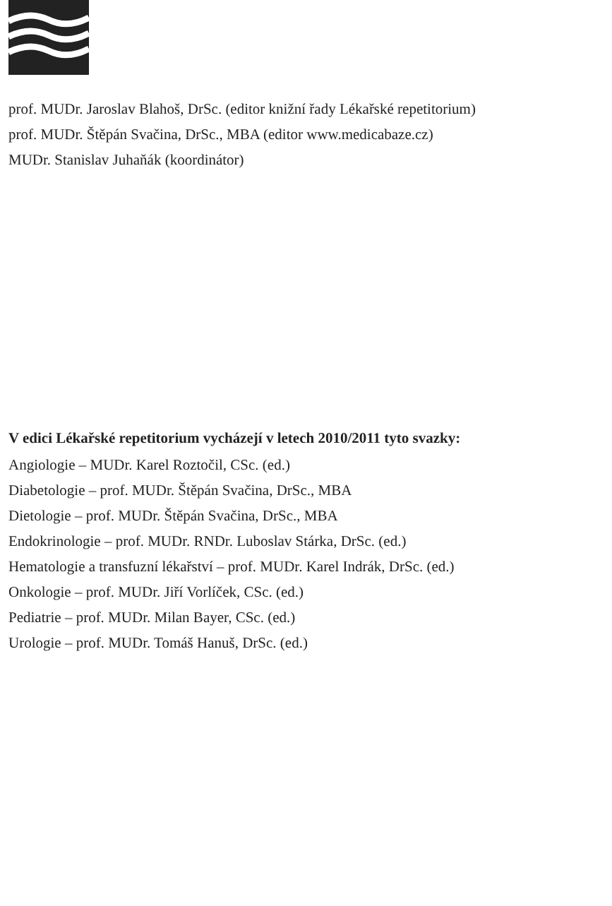prof. MUDr. Jaroslav Blahoš, DrSc. (editor knižní řady Lékařské repetitorium)
prof. MUDr. Štěpán Svačina, DrSc., MBA (editor www.medicabaze.cz)
MUDr. Stanislav Juhaňák (koordinátor)
V edici Lékařské repetitorium vycházejí v letech 2010/2011 tyto svazky:
Angiologie – MUDr. Karel Roztočil, CSc. (ed.)
Diabetologie – prof. MUDr. Štěpán Svačina, DrSc., MBA
Dietologie – prof. MUDr. Štěpán Svačina, DrSc., MBA
Endokrinologie – prof. MUDr. RNDr. Luboslav Stárka, DrSc. (ed.)
Hematologie a transfuzní lékařství – prof. MUDr. Karel Indrák, DrSc. (ed.)
Onkologie – prof. MUDr. Jiří Vorlíček, CSc. (ed.)
Pediatrie – prof. MUDr. Milan Bayer, CSc. (ed.)
Urologie – prof. MUDr. Tomáš Hanuš, DrSc. (ed.)